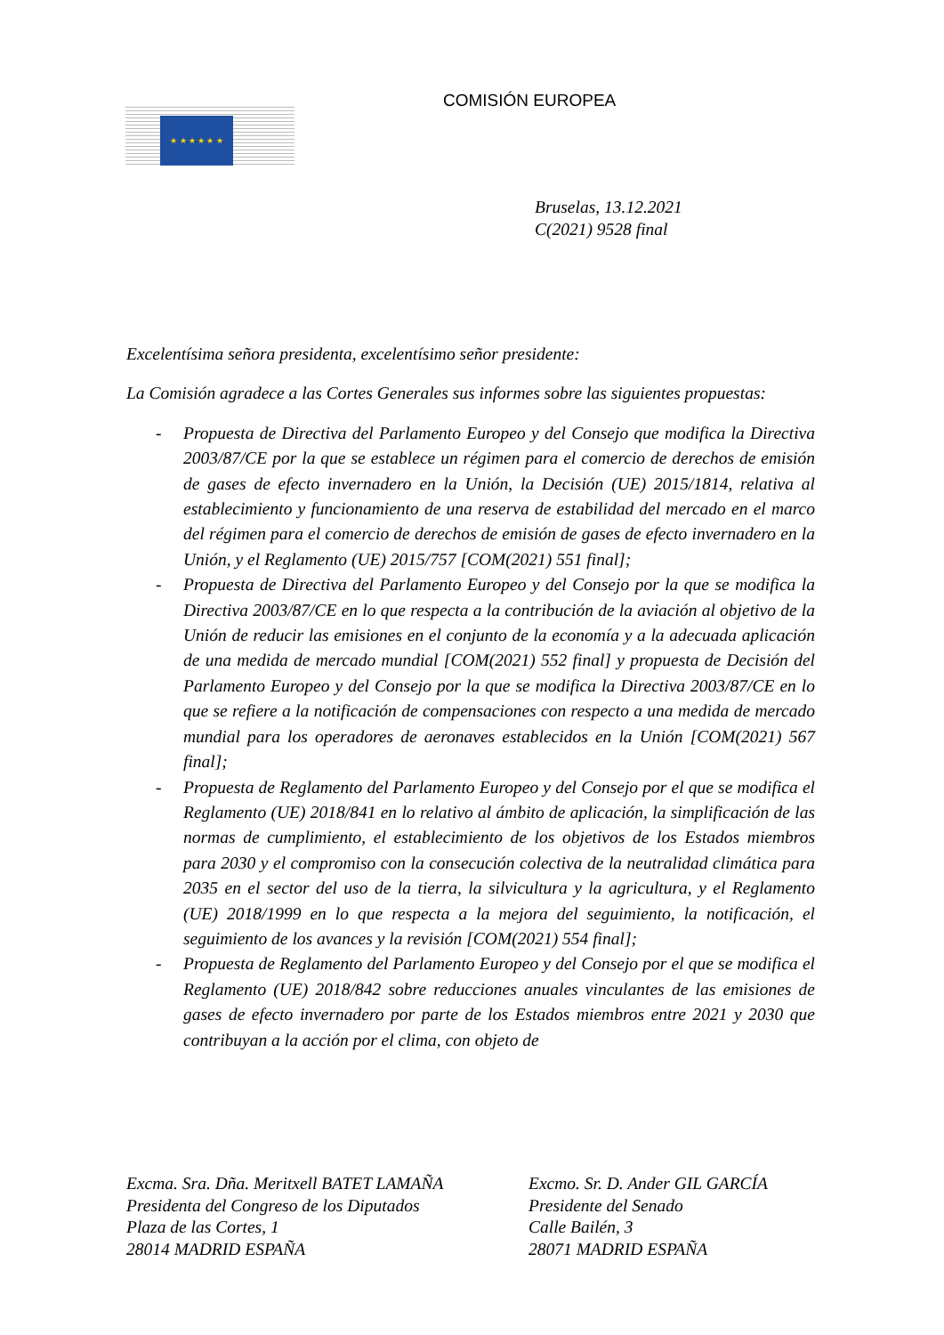★ ★ ★ ★ ★ ★
COMISIÓN EUROPEA
Bruselas, 13.12.2021
C(2021) 9528 final
Excelentísima señora presidenta, excelentísimo señor presidente:
La Comisión agradece a las Cortes Generales sus informes sobre las siguientes propuestas:
- Propuesta de Directiva del Parlamento Europeo y del Consejo que modifica la Directiva 2003/87/CE por la que se establece un régimen para el comercio de derechos de emisión de gases de efecto invernadero en la Unión, la Decisión (UE) 2015/1814, relativa al establecimiento y funcionamiento de una reserva de estabilidad del mercado en el marco del régimen para el comercio de derechos de emisión de gases de efecto invernadero en la Unión, y el Reglamento (UE) 2015/757 [COM(2021) 551 final];
- Propuesta de Directiva del Parlamento Europeo y del Consejo por la que se modifica la Directiva 2003/87/CE en lo que respecta a la contribución de la aviación al objetivo de la Unión de reducir las emisiones en el conjunto de la economía y a la adecuada aplicación de una medida de mercado mundial [COM(2021) 552 final] y propuesta de Decisión del Parlamento Europeo y del Consejo por la que se modifica la Directiva 2003/87/CE en lo que se refiere a la notificación de compensaciones con respecto a una medida de mercado mundial para los operadores de aeronaves establecidos en la Unión [COM(2021) 567 final];
- Propuesta de Reglamento del Parlamento Europeo y del Consejo por el que se modifica el Reglamento (UE) 2018/841 en lo relativo al ámbito de aplicación, la simplificación de las normas de cumplimiento, el establecimiento de los objetivos de los Estados miembros para 2030 y el compromiso con la consecución colectiva de la neutralidad climática para 2035 en el sector del uso de la tierra, la silvicultura y la agricultura, y el Reglamento (UE) 2018/1999 en lo que respecta a la mejora del seguimiento, la notificación, el seguimiento de los avances y la revisión [COM(2021) 554 final];
- Propuesta de Reglamento del Parlamento Europeo y del Consejo por el que se modifica el Reglamento (UE) 2018/842 sobre reducciones anuales vinculantes de las emisiones de gases de efecto invernadero por parte de los Estados miembros entre 2021 y 2030 que contribuyan a la acción por el clima, con objeto de
Excma. Sra. Dña. Meritxell BATET LAMAÑA
Presidenta del Congreso de los Diputados
Plaza de las Cortes, 1
28014 MADRID ESPAÑA
Excmo. Sr. D. Ander GIL GARCÍA
Presidente del Senado
Calle Bailén, 3
28071 MADRID ESPAÑA